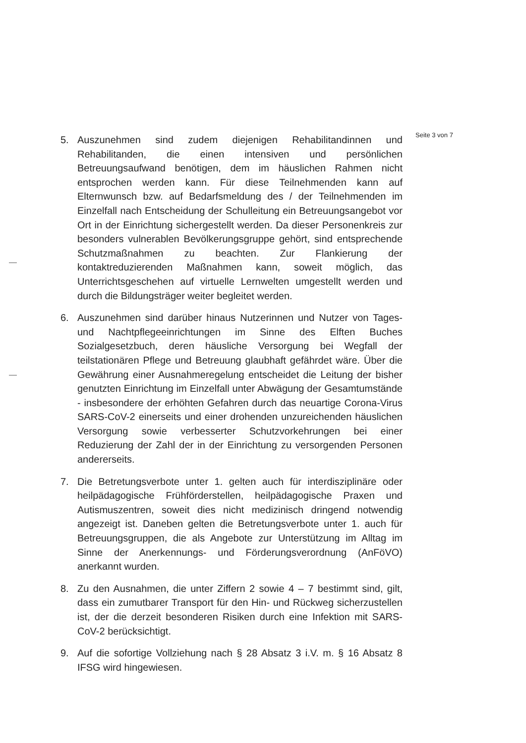Seite 3 von 7
5. Auszunehmen sind zudem diejenigen Rehabilitandinnen und Rehabilitanden, die einen intensiven und persönlichen Betreuungsaufwand benötigen, dem im häuslichen Rahmen nicht entsprochen werden kann. Für diese Teilnehmenden kann auf Elternwunsch bzw. auf Bedarfsmeldung des / der Teilnehmenden im Einzelfall nach Entscheidung der Schulleitung ein Betreuungsangebot vor Ort in der Einrichtung sichergestellt werden. Da dieser Personenkreis zur besonders vulnerablen Bevölkerungsgruppe gehört, sind entsprechende Schutzmaßnahmen zu beachten. Zur Flankierung der kontaktreduzierenden Maßnahmen kann, soweit möglich, das Unterrichtsgeschehen auf virtuelle Lernwelten umgestellt werden und durch die Bildungsträger weiter begleitet werden.
6. Auszunehmen sind darüber hinaus Nutzerinnen und Nutzer von Tages- und Nachtpflegeeinrichtungen im Sinne des Elften Buches Sozialgesetzbuch, deren häusliche Versorgung bei Wegfall der teilstationären Pflege und Betreuung glaubhaft gefährdet wäre. Über die Gewährung einer Ausnahmeregelung entscheidet die Leitung der bisher genutzten Einrichtung im Einzelfall unter Abwägung der Gesamtumstände - insbesondere der erhöhten Gefahren durch das neuartige Corona-Virus SARS-CoV-2 einerseits und einer drohenden unzureichenden häuslichen Versorgung sowie verbesserter Schutzvorkehrungen bei einer Reduzierung der Zahl der in der Einrichtung zu versorgenden Personen andererseits.
7. Die Betretungsverbote unter 1. gelten auch für interdisziplinäre oder heilpädagogische Frühförderstellen, heilpädagogische Praxen und Autismuszentren, soweit dies nicht medizinisch dringend notwendig angezeigt ist. Daneben gelten die Betretungsverbote unter 1. auch für Betreuungsgruppen, die als Angebote zur Unterstützung im Alltag im Sinne der Anerkennungs- und Förderungsverordnung (AnFöVO) anerkannt wurden.
8. Zu den Ausnahmen, die unter Ziffern 2 sowie 4 – 7 bestimmt sind, gilt, dass ein zumutbarer Transport für den Hin- und Rückweg sicherzustellen ist, der die derzeit besonderen Risiken durch eine Infektion mit SARS-CoV-2 berücksichtigt.
9. Auf die sofortige Vollziehung nach § 28 Absatz 3 i.V. m. § 16 Absatz 8 IFSG wird hingewiesen.